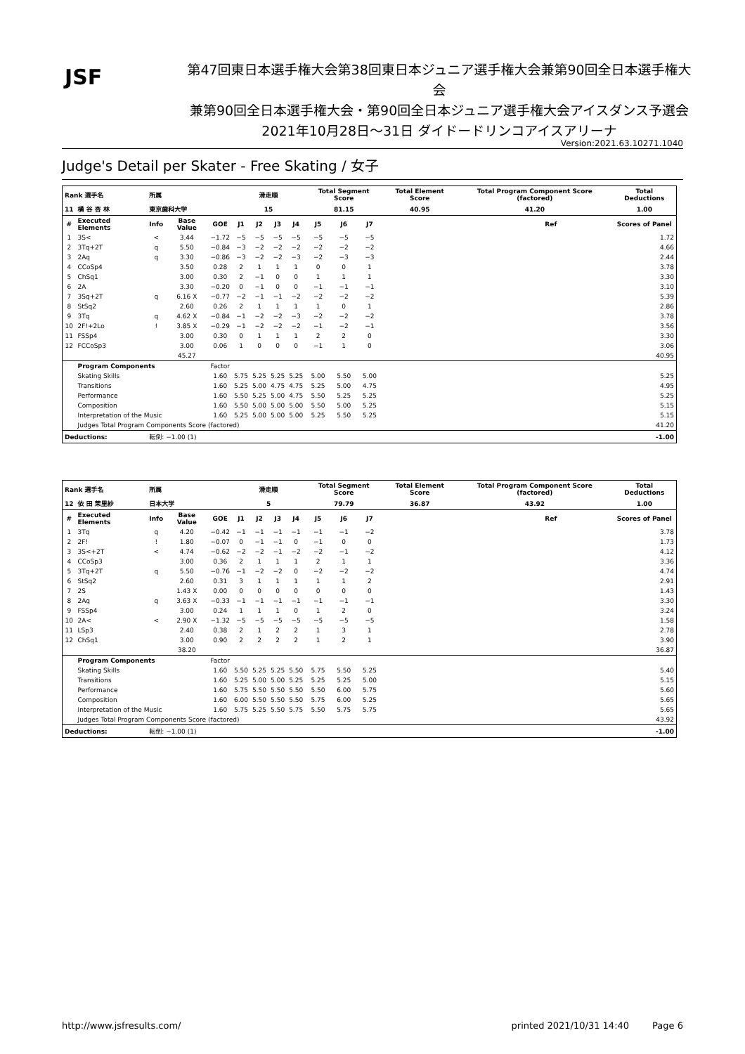JSF
第47回東日本選手権大会第38回東日本ジュニア選手権大会兼第90回全日本選手権大会
兼第90回全日本選手権大会・第90回全日本ジュニア選手権大会アイスダンス予選会
2021年10月28日～31日 ダイドードリンコアイスアリーナ
Version:2021.63.10271.1040
Judge's Detail per Skater - Free Skating / 女子
| Rank 選手名 | | 所属 | | | 滑走順 | | | | Total Segment Score | | | Total Element Score | Total Program Component Score (factored) | | Total Deductions |
| --- | --- | --- | --- | --- | --- | --- | --- | --- | --- | --- | --- | --- | --- | --- | --- |
| 11 | 横 谷 杏 林 | 東京歯科大学 | | | 15 | | | | 81.15 | | | 40.95 | 41.20 | | 1.00 |
| # | Executed Elements | Info | Base Value | GOE | J1 | J2 | J3 | J4 | J5 | J6 | J7 | | | Ref | Scores of Panel |
| 1 | 3S< | < | 3.44 | −1.72 | −5 | −5 | −5 | −5 | −5 | −5 | −5 | | | | 1.72 |
| 2 | 3Tq+2T | q | 5.50 | −0.84 | −3 | −2 | −2 | −2 | −2 | −2 | −2 | | | | 4.66 |
| 3 | 2Aq | q | 3.30 | −0.86 | −3 | −2 | −2 | −3 | −2 | −3 | −3 | | | | 2.44 |
| 4 | CCoSp4 | | 3.50 | 0.28 | 2 | 1 | 1 | 1 | 0 | 0 | 1 | | | | 3.78 |
| 5 | ChSq1 | | 3.00 | 0.30 | 2 | −1 | 0 | 0 | 1 | 1 | 1 | | | | 3.30 |
| 6 | 2A | | 3.30 | −0.20 | 0 | −1 | 0 | 0 | −1 | −1 | −1 | | | | 3.10 |
| 7 | 3Sq+2T | q | 6.16 X | −0.77 | −2 | −1 | −1 | −2 | −2 | −2 | −2 | | | | 5.39 |
| 8 | StSq2 | | 2.60 | 0.26 | 2 | 1 | 1 | 1 | 1 | 0 | 1 | | | | 2.86 |
| 9 | 3Tq | q | 4.62 X | −0.84 | −1 | −2 | −2 | −3 | −2 | −2 | −2 | | | | 3.78 |
| 10 | 2F!+2Lo | ! | 3.85 X | −0.29 | −1 | −2 | −2 | −2 | −1 | −2 | −1 | | | | 3.56 |
| 11 | FSSp4 | | 3.00 | 0.30 | 0 | 1 | 1 | 1 | 2 | 2 | 0 | | | | 3.30 |
| 12 | FCCoSp3 | | 3.00 | 0.06 | 1 | 0 | 0 | 0 | −1 | 1 | 0 | | | | 3.06 |
| | | | 45.27 | | | | | | | | | | | | 40.95 |
| | Program Components | | | Factor | | | | | | | | | | | |
| | Skating Skills | | | 1.60 | 5.75 | 5.25 | 5.25 | 5.25 | 5.00 | 5.50 | 5.00 | | | | 5.25 |
| | Transitions | | | 1.60 | 5.25 | 5.00 | 4.75 | 4.75 | 5.25 | 5.00 | 4.75 | | | | 4.95 |
| | Performance | | | 1.60 | 5.50 | 5.25 | 5.00 | 4.75 | 5.50 | 5.25 | 5.25 | | | | 5.25 |
| | Composition | | | 1.60 | 5.50 | 5.00 | 5.00 | 5.00 | 5.50 | 5.00 | 5.25 | | | | 5.15 |
| | Interpretation of the Music | | | 1.60 | 5.25 | 5.00 | 5.00 | 5.00 | 5.25 | 5.50 | 5.25 | | | | 5.15 |
| | Judges Total Program Components Score (factored) | | | | | | | | | | | | | | 41.20 |
| Deductions: | | 転倒: −1.00 (1) | | | | | | | | | | | | | -1.00 |
| Rank 選手名 | | 所属 | | | 滑走順 | | | | Total Segment Score | | | Total Element Score | Total Program Component Score (factored) | | Total Deductions |
| --- | --- | --- | --- | --- | --- | --- | --- | --- | --- | --- | --- | --- | --- | --- | --- |
| 12 | 依 田 茉里紗 | 日本大学 | | | 5 | | | | 79.79 | | | 36.87 | 43.92 | | 1.00 |
| # | Executed Elements | Info | Base Value | GOE | J1 | J2 | J3 | J4 | J5 | J6 | J7 | | | Ref | Scores of Panel |
| 1 | 3Tq | q | 4.20 | −0.42 | −1 | −1 | −1 | −1 | −1 | −1 | −2 | | | | 3.78 |
| 2 | 2F! | ! | 1.80 | −0.07 | 0 | −1 | −1 | 0 | −1 | 0 | 0 | | | | 1.73 |
| 3 | 3S<+2T | < | 4.74 | −0.62 | −2 | −2 | −1 | −2 | −2 | −1 | −2 | | | | 4.12 |
| 4 | CCoSp3 | | 3.00 | 0.36 | 2 | 1 | 1 | 1 | 2 | 1 | 1 | | | | 3.36 |
| 5 | 3Tq+2T | q | 5.50 | −0.76 | −1 | −2 | −2 | 0 | −2 | −2 | −2 | | | | 4.74 |
| 6 | StSq2 | | 2.60 | 0.31 | 3 | 1 | 1 | 1 | 1 | 1 | 2 | | | | 2.91 |
| 7 | 2S | | 1.43 X | 0.00 | 0 | 0 | 0 | 0 | 0 | 0 | 0 | | | | 1.43 |
| 8 | 2Aq | q | 3.63 X | −0.33 | −1 | −1 | −1 | −1 | −1 | −1 | −1 | | | | 3.30 |
| 9 | FSSp4 | | 3.00 | 0.24 | 1 | 1 | 1 | 0 | 1 | 2 | 0 | | | | 3.24 |
| 10 | 2A< | < | 2.90 X | −1.32 | −5 | −5 | −5 | −5 | −5 | −5 | −5 | | | | 1.58 |
| 11 | LSp3 | | 2.40 | 0.38 | 2 | 1 | 2 | 2 | 1 | 3 | 1 | | | | 2.78 |
| 12 | ChSq1 | | 3.00 | 0.90 | 2 | 2 | 2 | 2 | 1 | 2 | 1 | | | | 3.90 |
| | | | 38.20 | | | | | | | | | | | | 36.87 |
| | Program Components | | | Factor | | | | | | | | | | | |
| | Skating Skills | | | 1.60 | 5.50 | 5.25 | 5.25 | 5.50 | 5.75 | 5.50 | 5.25 | | | | 5.40 |
| | Transitions | | | 1.60 | 5.25 | 5.00 | 5.00 | 5.25 | 5.25 | 5.25 | 5.00 | | | | 5.15 |
| | Performance | | | 1.60 | 5.75 | 5.50 | 5.50 | 5.50 | 5.50 | 6.00 | 5.75 | | | | 5.60 |
| | Composition | | | 1.60 | 6.00 | 5.50 | 5.50 | 5.50 | 5.75 | 6.00 | 5.25 | | | | 5.65 |
| | Interpretation of the Music | | | 1.60 | 5.75 | 5.25 | 5.50 | 5.75 | 5.50 | 5.75 | 5.75 | | | | 5.65 |
| | Judges Total Program Components Score (factored) | | | | | | | | | | | | | | 43.92 |
| Deductions: | | 転倒: −1.00 (1) | | | | | | | | | | | | | -1.00 |
http://www.jsfresults.com/ printed 2021/10/31 14:40 Page 6